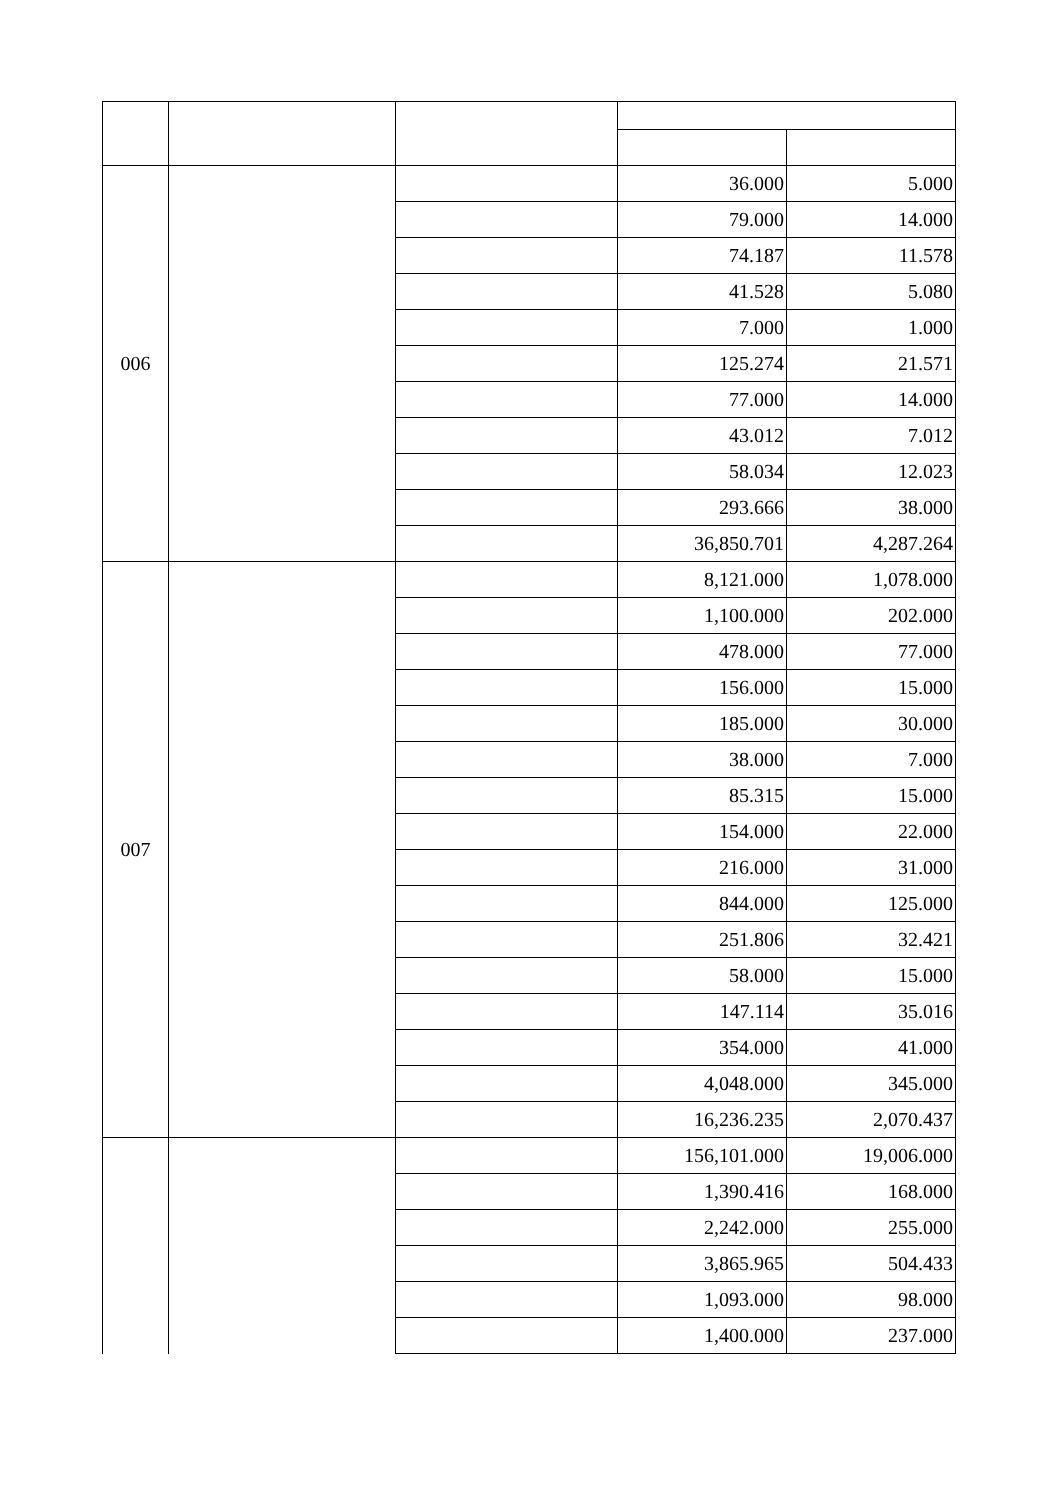| 006 | | | 36.000 | 5.000 |
| | | | 79.000 | 14.000 |
| | | | 74.187 | 11.578 |
| | | | 41.528 | 5.080 |
| | | | 7.000 | 1.000 |
| | | | 125.274 | 21.571 |
| | | | 77.000 | 14.000 |
| | | | 43.012 | 7.012 |
| | | | 58.034 | 12.023 |
| | | | 293.666 | 38.000 |
| | | | 36,850.701 | 4,287.264 |
| 007 | | | 8,121.000 | 1,078.000 |
| | | | 1,100.000 | 202.000 |
| | | | 478.000 | 77.000 |
| | | | 156.000 | 15.000 |
| | | | 185.000 | 30.000 |
| | | | 38.000 | 7.000 |
| | | | 85.315 | 15.000 |
| | | | 154.000 | 22.000 |
| | | | 216.000 | 31.000 |
| | | | 844.000 | 125.000 |
| | | | 251.806 | 32.421 |
| | | | 58.000 | 15.000 |
| | | | 147.114 | 35.016 |
| | | | 354.000 | 41.000 |
| | | | 4,048.000 | 345.000 |
| | | | 16,236.235 | 2,070.437 |
| | | | 156,101.000 | 19,006.000 |
| | | | 1,390.416 | 168.000 |
| | | | 2,242.000 | 255.000 |
| | | | 3,865.965 | 504.433 |
| | | | 1,093.000 | 98.000 |
| | | | 1,400.000 | 237.000 |